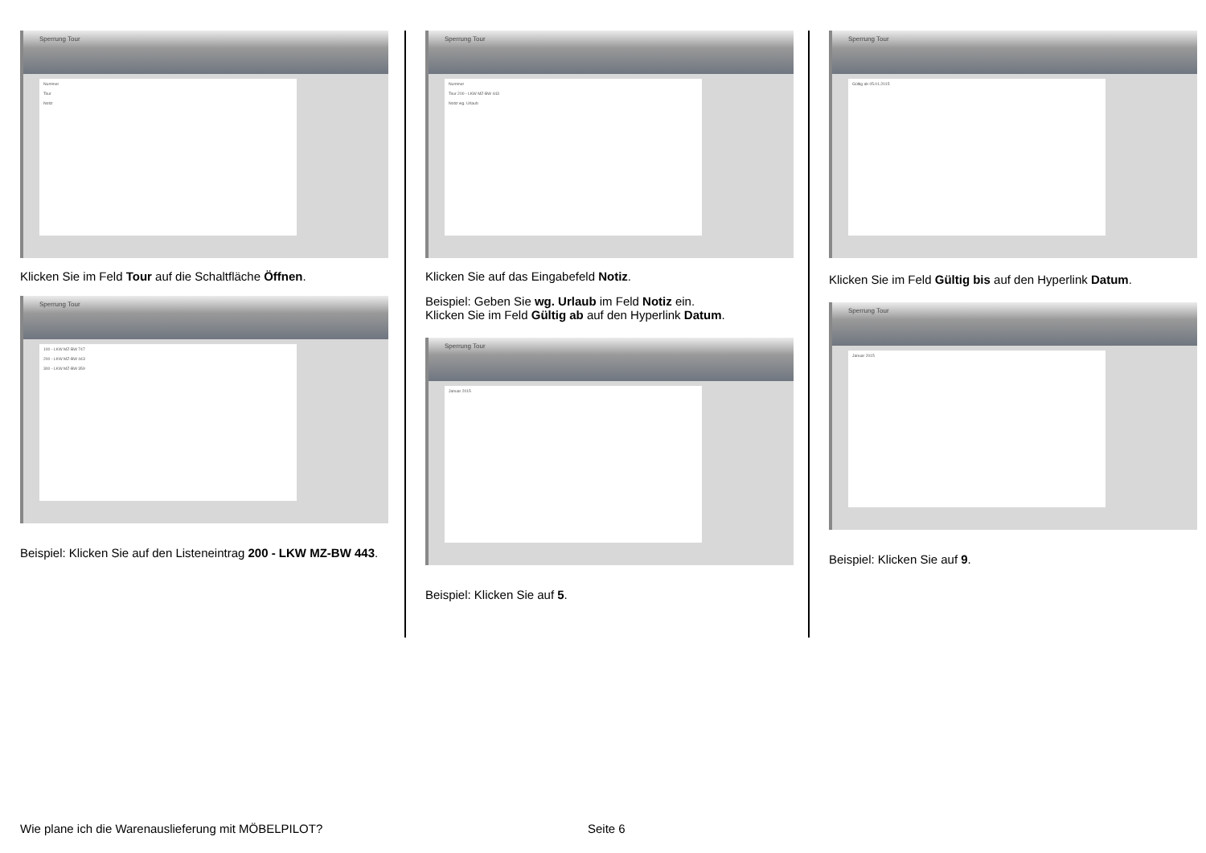Sperrung Tour
Nummer
Tour
Notiz
Klicken Sie im Feld Tour auf die Schaltfläche Öffnen.
Sperrung Tour
100 - LKW MZ-BW 747
200 - LKW MZ-BW 443
300 - LKW MZ-BW 359
Beispiel: Klicken Sie auf den Listeneintrag 200 - LKW MZ-BW 443.
Sperrung Tour
Nummer
Tour 200 - LKW MZ-BW 443
Notiz wg. Urlaub
Klicken Sie auf das Eingabefeld Notiz.
Beispiel: Geben Sie wg. Urlaub im Feld Notiz ein.
Klicken Sie im Feld Gültig ab auf den Hyperlink Datum.
Sperrung Tour
Januar 2015
Beispiel: Klicken Sie auf 5.
Sperrung Tour
Gültig ab 05.01.2015
Klicken Sie im Feld Gültig bis auf den Hyperlink Datum.
Sperrung Tour
Januar 2015
Beispiel: Klicken Sie auf 9.
Wie plane ich die Warenauslieferung mit MÖBELPILOT? Seite 6